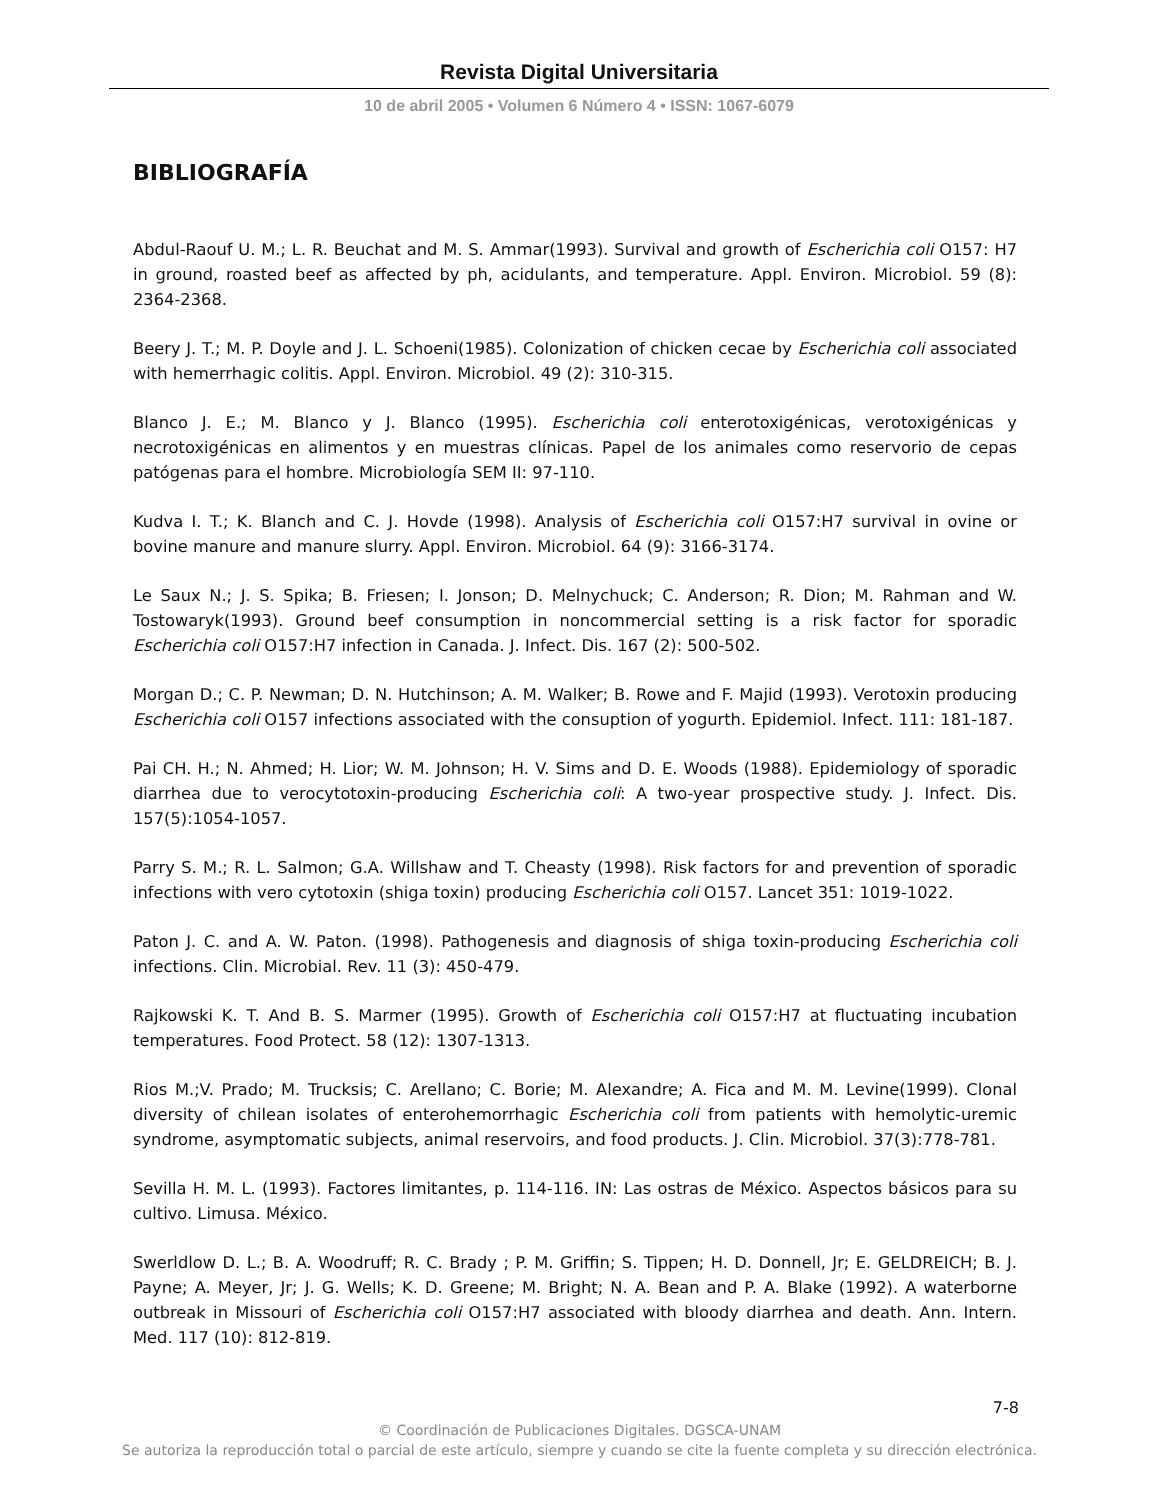Revista Digital Universitaria
10 de abril 2005 • Volumen 6 Número 4 • ISSN: 1067-6079
BIBLIOGRAFÍA
Abdul-Raouf U. M.; L. R. Beuchat and M. S. Ammar(1993). Survival and growth of Escherichia coli O157: H7 in ground, roasted beef as affected by ph, acidulants, and temperature. Appl. Environ. Microbiol. 59 (8): 2364-2368.
Beery J. T.; M. P. Doyle and J. L. Schoeni(1985). Colonization of chicken cecae by Escherichia coli associated with hemerrhagic colitis. Appl. Environ. Microbiol. 49 (2): 310-315.
Blanco J. E.; M. Blanco y J. Blanco (1995). Escherichia coli enterotoxigénicas, verotoxigénicas y necrotoxigénicas en alimentos y en muestras clínicas. Papel de los animales como reservorio de cepas patógenas para el hombre. Microbiología SEM II: 97-110.
Kudva I. T.; K. Blanch and C. J. Hovde (1998). Analysis of Escherichia coli O157:H7 survival in ovine or bovine manure and manure slurry. Appl. Environ. Microbiol. 64 (9): 3166-3174.
Le Saux N.; J. S. Spika; B. Friesen; I. Jonson; D. Melnychuck; C. Anderson; R. Dion; M. Rahman and W. Tostowaryk(1993). Ground beef consumption in noncommercial setting is a risk factor for sporadic Escherichia coli O157:H7 infection in Canada. J. Infect. Dis. 167 (2): 500-502.
Morgan D.; C. P. Newman; D. N. Hutchinson; A. M. Walker; B. Rowe and F. Majid (1993). Verotoxin producing Escherichia coli O157 infections associated with the consuption of yogurth. Epidemiol. Infect. 111: 181-187.
Pai CH. H.; N. Ahmed; H. Lior; W. M. Johnson; H. V. Sims and D. E. Woods (1988). Epidemiology of sporadic diarrhea due to verocytotoxin-producing Escherichia coli: A two-year prospective study. J. Infect. Dis. 157(5):1054-1057.
Parry S. M.; R. L. Salmon; G.A. Willshaw and T. Cheasty (1998). Risk factors for and prevention of sporadic infections with vero cytotoxin (shiga toxin) producing Escherichia coli O157. Lancet 351: 1019-1022.
Paton J. C. and A. W. Paton. (1998). Pathogenesis and diagnosis of shiga toxin-producing Escherichia coli infections. Clin. Microbial. Rev. 11 (3): 450-479.
Rajkowski K. T. And B. S. Marmer (1995). Growth of Escherichia coli O157:H7 at fluctuating incubation temperatures. Food Protect. 58 (12): 1307-1313.
Rios M.;V. Prado; M. Trucksis; C. Arellano; C. Borie; M. Alexandre; A. Fica and M. M. Levine(1999). Clonal diversity of chilean isolates of enterohemorrhagic Escherichia coli from patients with hemolytic-uremic syndrome, asymptomatic subjects, animal reservoirs, and food products. J. Clin. Microbiol. 37(3):778-781.
Sevilla H. M. L. (1993). Factores limitantes, p. 114-116. IN: Las ostras de México. Aspectos básicos para su cultivo. Limusa. México.
Swerldlow D. L.; B. A. Woodruff; R. C. Brady ; P. M. Griffin; S. Tippen; H. D. Donnell, Jr; E. GELDREICH; B. J. Payne; A. Meyer, Jr; J. G. Wells; K. D. Greene; M. Bright; N. A. Bean and P. A. Blake (1992). A waterborne outbreak in Missouri of Escherichia coli O157:H7 associated with bloody diarrhea and death. Ann. Intern. Med. 117 (10): 812-819.
7-8
© Coordinación de Publicaciones Digitales. DGSCA-UNAM
Se autoriza la reproducción total o parcial de este artículo, siempre y cuando se cite la fuente completa y su dirección electrónica.